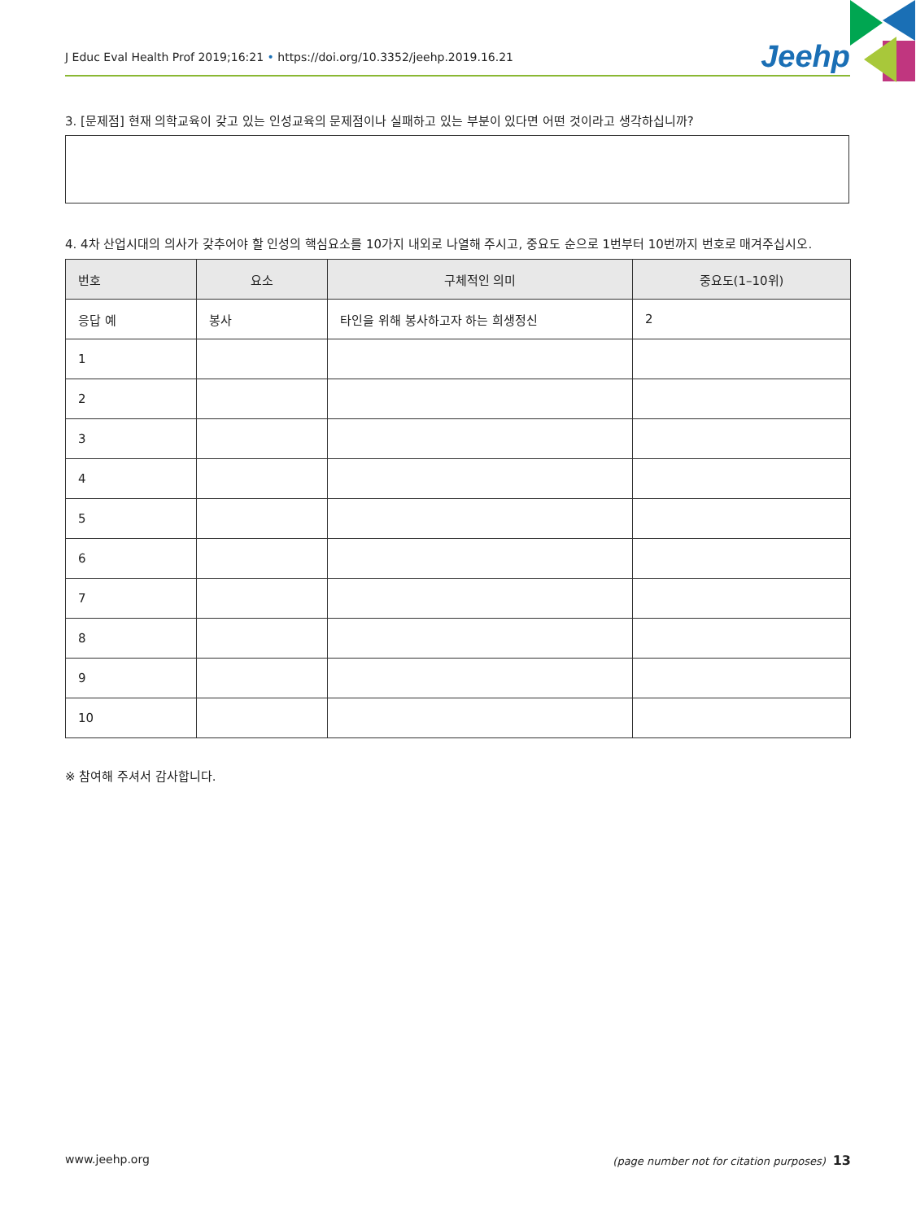J Educ Eval Health Prof 2019;16:21 • https://doi.org/10.3352/jeehp.2019.16.21 Jeehp
3. [문제점] 현재 의학교육이 갖고 있는 인성교육의 문제점이나 실패하고 있는 부분이 있다면 어떤 것이라고 생각하십니까?
4. 4차 산업시대의 의사가 갖추어야 할 인성의 핵심요소를 10가지 내외로 나열해 주시고, 중요도 순으로 1번부터 10번까지 번호로 매겨주십시오.
| 번호 | 요소 | 구체적인 의미 | 중요도(1–10위) |
| --- | --- | --- | --- |
| 응답 예 | 봉사 | 타인을 위해 봉사하고자 하는 희생정신 | 2 |
| 1 | | | |
| 2 | | | |
| 3 | | | |
| 4 | | | |
| 5 | | | |
| 6 | | | |
| 7 | | | |
| 8 | | | |
| 9 | | | |
| 10 | | | |
※ 참여해 주셔서 감사합니다.
www.jeehp.org
(page number not for citation purposes) 13